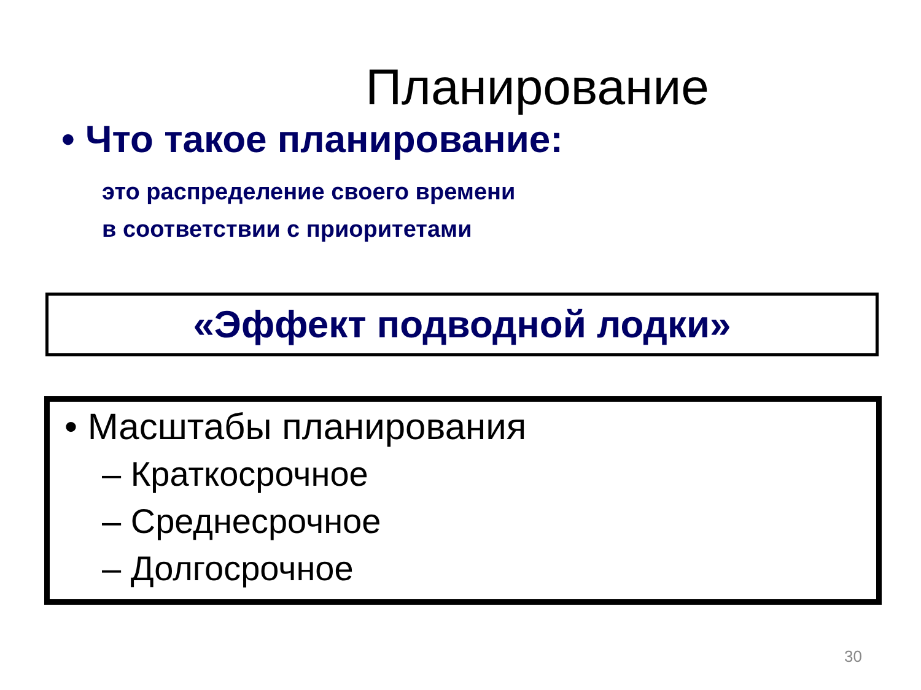Планирование
• Что такое планирование:
это распределение своего времени
в соответствии с приоритетами
«Эффект подводной лодки»
• Масштабы планирования
– Краткосрочное
– Среднесрочное
– Долгосрочное
30